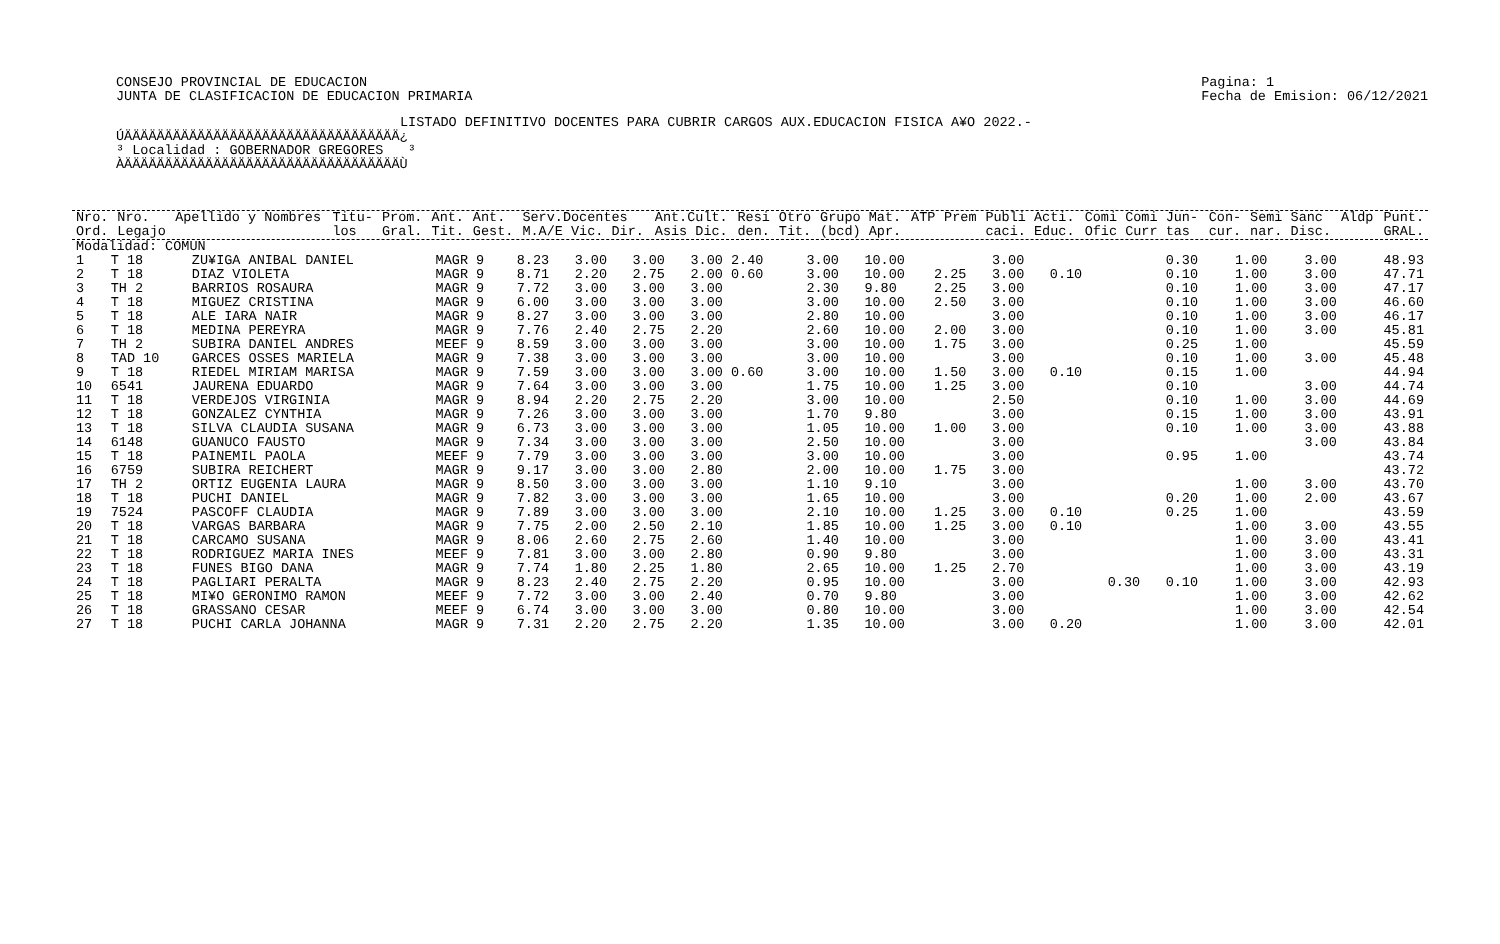CONSEJO PROVINCIAL DE EDUCACION
JUNTA DE CLASIFICACION DE EDUCACION PRIMARIA
Pagina: 1
Fecha de Emision: 06/12/2021
LISTADO DEFINITIVO DOCENTES PARA CUBRIR CARGOS AUX.EDUCACION FISICA A¥O 2022.-
ÚÄÄÄÄÄÄÄÄÄÄÄÄÄÄÄÄÄÄÄÄÄÄÄÄÄÄÄÄÄÄÄÄÄÄ¿ ³ Localidad : GOBERNADOR GREGORES ³ ÀÄÄÄÄÄÄÄÄÄÄÄÄÄÄÄÄÄÄÄÄÄÄÄÄÄÄÄÄÄÄÄÄÄÄÙ
| Nro. Ord. | Nro. Legajo | Apellido y Nombres | Titu- los | Prom. Gral. | Ant. Tit. | Ant. Gest. | Serv.Docentes M.A/E Vic. Dir. | Ant.Cult. Asis Dic. | Resi den. | Otro Tit. | Grupo Mat. (bcd) Apr. | ATP | Prem | Publi Acti. caci. Educ. | Comi Comi Jun- Ofic Curr tas | Con- cur. | Semi Sanc nar. Disc. | Aldp | Punt. GRAL. |
| --- | --- | --- | --- | --- | --- | --- | --- | --- | --- | --- | --- | --- | --- | --- | --- | --- | --- | --- | --- |
| Modalidad: COMUN | | | | | | | | | | | | | | | | | | | |
| 1 | T 18 | ZU¥IGA ANIBAL DANIEL | MAGR 9 | 8.23 | 3.00 | 3.00 | 3.00 2.40 | 3.00 | 10.00 | | 3.00 | | | 0.30 | | 1.00 | | 3.00 | 48.93 |
| 2 | T 18 | DIAZ VIOLETA | MAGR 9 | 8.71 | 2.20 | 2.75 | 2.00 0.60 | 3.00 | 10.00 | 2.25 | 3.00 | 0.10 | | 0.10 | | 1.00 | | 3.00 | 47.71 |
| 3 | TH 2 | BARRIOS ROSAURA | MAGR 9 | 7.72 | 3.00 | 3.00 | 3.00 | 2.30 | 9.80 | 2.25 | 3.00 | | | 0.10 | | 1.00 | | 3.00 | 47.17 |
| 4 | T 18 | MIGUEZ CRISTINA | MAGR 9 | 6.00 | 3.00 | 3.00 | 3.00 | 3.00 | 10.00 | 2.50 | 3.00 | | | 0.10 | | 1.00 | | 3.00 | 46.60 |
| 5 | T 18 | ALE IARA NAIR | MAGR 9 | 8.27 | 3.00 | 3.00 | 3.00 | 2.80 | 10.00 | | 3.00 | | | 0.10 | | 1.00 | | 3.00 | 46.17 |
| 6 | T 18 | MEDINA PEREYRA | MAGR 9 | 7.76 | 2.40 | 2.75 | 2.20 | 2.60 | 10.00 | 2.00 | 3.00 | | | 0.10 | | 1.00 | | 3.00 | 45.81 |
| 7 | TH 2 | SUBIRA DANIEL ANDRES | MEEF 9 | 8.59 | 3.00 | 3.00 | 3.00 | 3.00 | 10.00 | 1.75 | 3.00 | | | 0.25 | | 1.00 | | | 45.59 |
| 8 | TAD 10 | GARCES OSSES MARIELA | MAGR 9 | 7.38 | 3.00 | 3.00 | 3.00 | 3.00 | 10.00 | | 3.00 | | | 0.10 | | 1.00 | | 3.00 | 45.48 |
| 9 | T 18 | RIEDEL MIRIAM MARISA | MAGR 9 | 7.59 | 3.00 | 3.00 | 3.00 0.60 | 3.00 | 10.00 | 1.50 | 3.00 | 0.10 | | 0.15 | | 1.00 | | | 44.94 |
| 10 | 6541 | JAURENA EDUARDO | MAGR 9 | 7.64 | 3.00 | 3.00 | 3.00 | 1.75 | 10.00 | 1.25 | 3.00 | | | 0.10 | | | | 3.00 | 44.74 |
| 11 | T 18 | VERDEJOS VIRGINIA | MAGR 9 | 8.94 | 2.20 | 2.75 | 2.20 | 3.00 | 10.00 | | 2.50 | | | 0.10 | | 1.00 | | 3.00 | 44.69 |
| 12 | T 18 | GONZALEZ CYNTHIA | MAGR 9 | 7.26 | 3.00 | 3.00 | 3.00 | 1.70 | 9.80 | | 3.00 | | | 0.15 | | 1.00 | | 3.00 | 43.91 |
| 13 | T 18 | SILVA CLAUDIA SUSANA | MAGR 9 | 6.73 | 3.00 | 3.00 | 3.00 | 1.05 | 10.00 | 1.00 | 3.00 | | | 0.10 | | 1.00 | | 3.00 | 43.88 |
| 14 | 6148 | GUANUCO FAUSTO | MAGR 9 | 7.34 | 3.00 | 3.00 | 3.00 | 2.50 | 10.00 | | 3.00 | | | | | | | 3.00 | 43.84 |
| 15 | T 18 | PAINEMIL PAOLA | MEEF 9 | 7.79 | 3.00 | 3.00 | 3.00 | 3.00 | 10.00 | | 3.00 | | | 0.95 | | 1.00 | | | 43.74 |
| 16 | 6759 | SUBIRA REICHERT | MAGR 9 | 9.17 | 3.00 | 3.00 | 2.80 | 2.00 | 10.00 | 1.75 | 3.00 | | | | | | | | 43.72 |
| 17 | TH 2 | ORTIZ EUGENIA LAURA | MAGR 9 | 8.50 | 3.00 | 3.00 | 3.00 | 1.10 | 9.10 | | 3.00 | | | | | 1.00 | | 3.00 | 43.70 |
| 18 | T 18 | PUCHI DANIEL | MAGR 9 | 7.82 | 3.00 | 3.00 | 3.00 | 1.65 | 10.00 | | 3.00 | | | 0.20 | | 1.00 | | 2.00 | 43.67 |
| 19 | 7524 | PASCOFF CLAUDIA | MAGR 9 | 7.89 | 3.00 | 3.00 | 3.00 | 2.10 | 10.00 | 1.25 | 3.00 | 0.10 | | 0.25 | | 1.00 | | | 43.59 |
| 20 | T 18 | VARGAS BARBARA | MAGR 9 | 7.75 | 2.00 | 2.50 | 2.10 | 1.85 | 10.00 | 1.25 | 3.00 | 0.10 | | | | 1.00 | | 3.00 | 43.55 |
| 21 | T 18 | CARCAMO SUSANA | MAGR 9 | 8.06 | 2.60 | 2.75 | 2.60 | 1.40 | 10.00 | | 3.00 | | | | | 1.00 | | 3.00 | 43.41 |
| 22 | T 18 | RODRIGUEZ MARIA INES | MEEF 9 | 7.81 | 3.00 | 3.00 | 2.80 | 0.90 | 9.80 | | 3.00 | | | | | 1.00 | | 3.00 | 43.31 |
| 23 | T 18 | FUNES BIGO DANA | MAGR 9 | 7.74 | 1.80 | 2.25 | 1.80 | 2.65 | 10.00 | 1.25 | 2.70 | | | | | 1.00 | | 3.00 | 43.19 |
| 24 | T 18 | PAGLIARI PERALTA | MAGR 9 | 8.23 | 2.40 | 2.75 | 2.20 | 0.95 | 10.00 | | 3.00 | | 0.30 | 0.10 | | 1.00 | | 3.00 | 42.93 |
| 25 | T 18 | MI¥O GERONIMO RAMON | MEEF 9 | 7.72 | 3.00 | 3.00 | 2.40 | 0.70 | 9.80 | | 3.00 | | | | | 1.00 | | 3.00 | 42.62 |
| 26 | T 18 | GRASSANO CESAR | MEEF 9 | 6.74 | 3.00 | 3.00 | 3.00 | 0.80 | 10.00 | | 3.00 | | | | | 1.00 | | 3.00 | 42.54 |
| 27 | T 18 | PUCHI CARLA JOHANNA | MAGR 9 | 7.31 | 2.20 | 2.75 | 2.20 | 1.35 | 10.00 | | 3.00 | 0.20 | | | | 1.00 | | 3.00 | 42.01 |